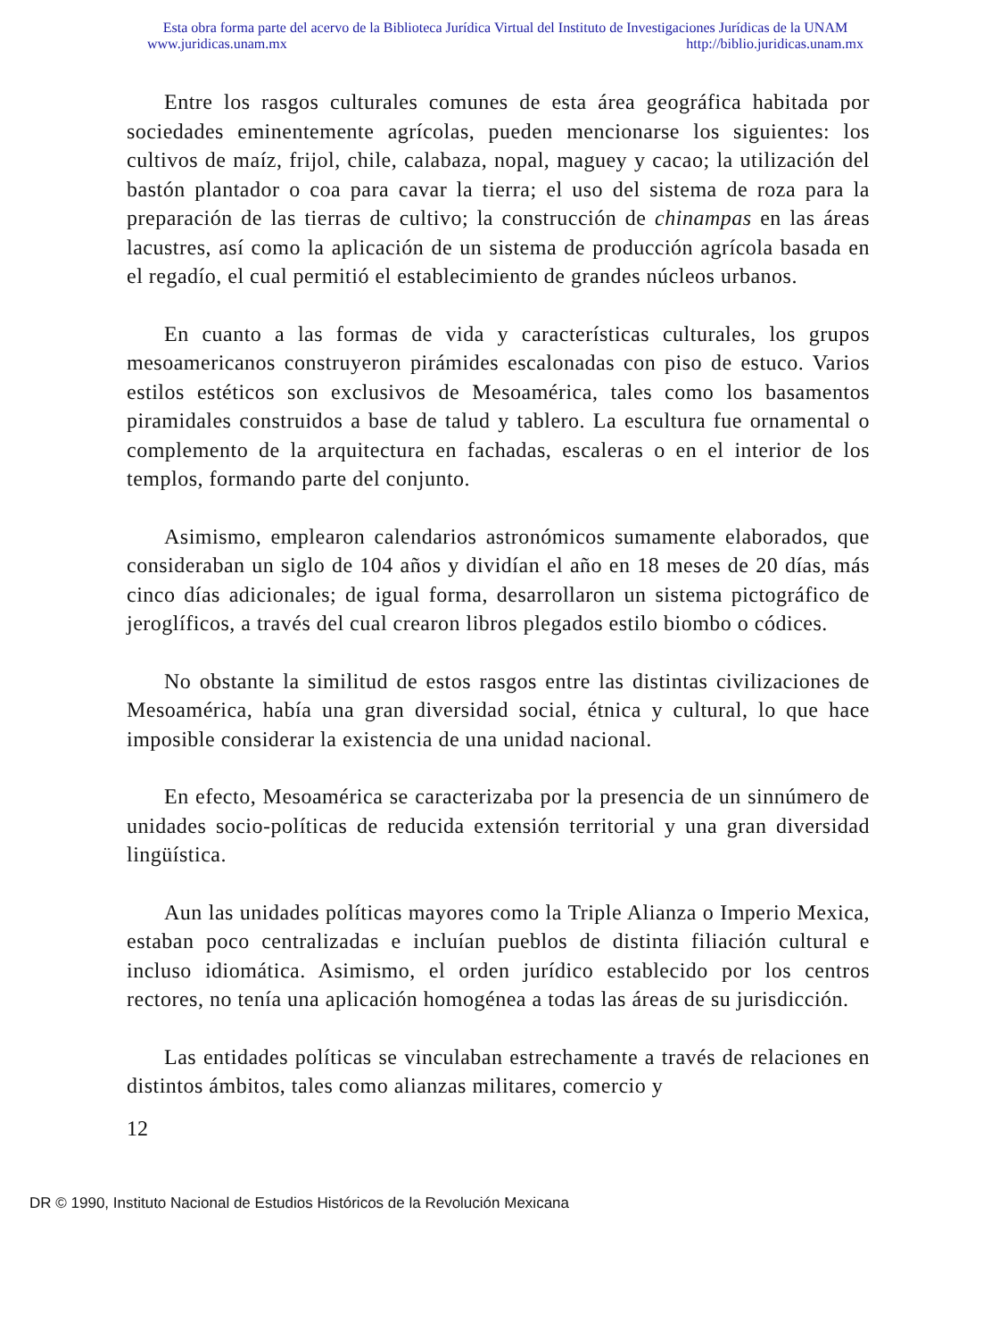Esta obra forma parte del acervo de la Biblioteca Jurídica Virtual del Instituto de Investigaciones Jurídicas de la UNAM
www.juridicas.unam.mx http://biblio.juridicas.unam.mx
Entre los rasgos culturales comunes de esta área geográfica habitada por sociedades eminentemente agrícolas, pueden mencionarse los siguientes: los cultivos de maíz, frijol, chile, calabaza, nopal, maguey y cacao; la utilización del bastón plantador o coa para cavar la tierra; el uso del sistema de roza para la preparación de las tierras de cultivo; la construcción de chinampas en las áreas lacustres, así como la aplicación de un sistema de producción agrícola basada en el regadío, el cual permitió el establecimiento de grandes núcleos urbanos.
En cuanto a las formas de vida y características culturales, los grupos mesoamericanos construyeron pirámides escalonadas con piso de estuco. Varios estilos estéticos son exclusivos de Mesoamérica, tales como los basamentos piramidales construidos a base de talud y tablero. La escultura fue ornamental o complemento de la arquitectura en fachadas, escaleras o en el interior de los templos, formando parte del conjunto.
Asimismo, emplearon calendarios astronómicos sumamente elaborados, que consideraban un siglo de 104 años y dividían el año en 18 meses de 20 días, más cinco días adicionales; de igual forma, desarrollaron un sistema pictográfico de jeroglíficos, a través del cual crearon libros plegados estilo biombo o códices.
No obstante la similitud de estos rasgos entre las distintas civilizaciones de Mesoamérica, había una gran diversidad social, étnica y cultural, lo que hace imposible considerar la existencia de una unidad nacional.
En efecto, Mesoamérica se caracterizaba por la presencia de un sinnúmero de unidades socio-políticas de reducida extensión territorial y una gran diversidad lingüística.
Aun las unidades políticas mayores como la Triple Alianza o Imperio Mexica, estaban poco centralizadas e incluían pueblos de distinta filiación cultural e incluso idiomática. Asimismo, el orden jurídico establecido por los centros rectores, no tenía una aplicación homogénea a todas las áreas de su jurisdicción.
Las entidades políticas se vinculaban estrechamente a través de relaciones en distintos ámbitos, tales como alianzas militares, comercio y
12
DR © 1990, Instituto Nacional de Estudios Históricos de la Revolución Mexicana